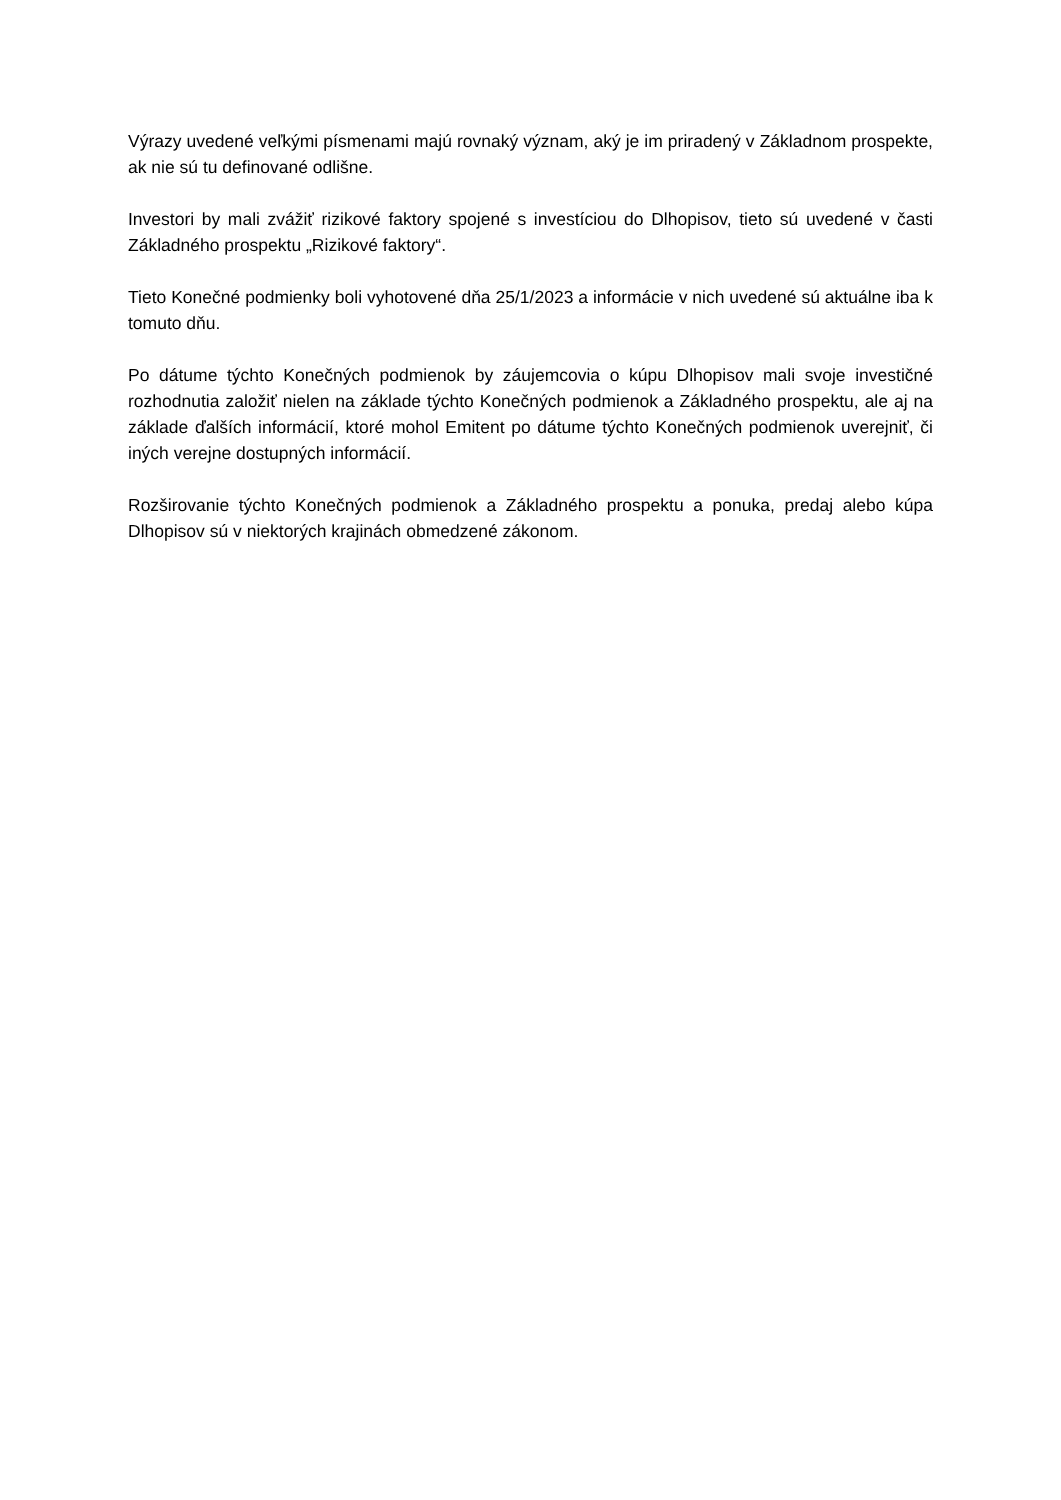Výrazy uvedené veľkými písmenami majú rovnaký význam, aký je im priradený v Základnom prospekte, ak nie sú tu definované odlišne.
Investori by mali zvážiť rizikové faktory spojené s investíciou do Dlhopisov, tieto sú uvedené v časti Základného prospektu „Rizikové faktory“.
Tieto Konečné podmienky boli vyhotovené dňa 25/1/2023 a informácie v nich uvedené sú aktuálne iba k tomuto dňu.
Po dátume týchto Konečných podmienok by záujemcovia o kúpu Dlhopisov mali svoje investičné rozhodnutia založiť nielen na základe týchto Konečných podmienok a Základného prospektu, ale aj na základe ďalších informácií, ktoré mohol Emitent po dátume týchto Konečných podmienok uverejniť, či iných verejne dostupných informácií.
Rozširovanie týchto Konečných podmienok a Základného prospektu a ponuka, predaj alebo kúpa Dlhopisov sú v niektorých krajinách obmedzené zákonom.